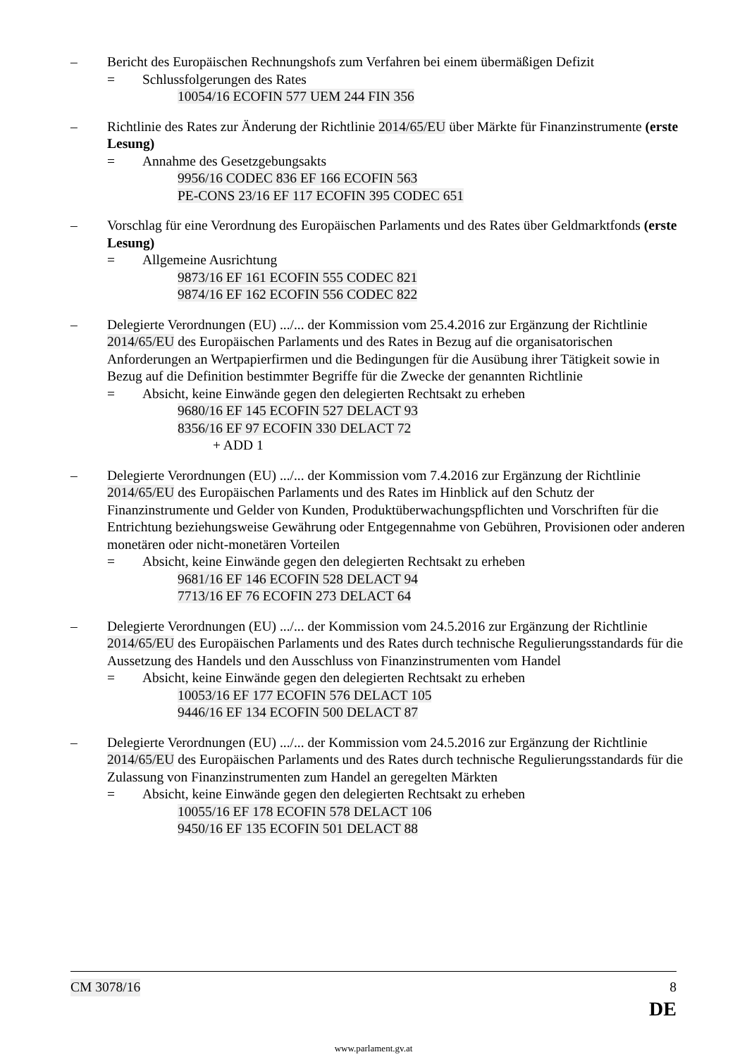– Bericht des Europäischen Rechnungshofs zum Verfahren bei einem übermäßigen Defizit
= Schlussfolgerungen des Rates
10054/16 ECOFIN 577 UEM 244 FIN 356
– Richtlinie des Rates zur Änderung der Richtlinie 2014/65/EU über Märkte für Finanzinstrumente (erste Lesung)
= Annahme des Gesetzgebungsakts
9956/16 CODEC 836 EF 166 ECOFIN 563
PE-CONS 23/16 EF 117 ECOFIN 395 CODEC 651
– Vorschlag für eine Verordnung des Europäischen Parlaments und des Rates über Geldmarktfonds (erste Lesung)
= Allgemeine Ausrichtung
9873/16 EF 161 ECOFIN 555 CODEC 821
9874/16 EF 162 ECOFIN 556 CODEC 822
– Delegierte Verordnungen (EU) .../... der Kommission vom 25.4.2016 zur Ergänzung der Richtlinie 2014/65/EU des Europäischen Parlaments und des Rates in Bezug auf die organisatorischen Anforderungen an Wertpapierfirmen und die Bedingungen für die Ausübung ihrer Tätigkeit sowie in Bezug auf die Definition bestimmter Begriffe für die Zwecke der genannten Richtlinie
= Absicht, keine Einwände gegen den delegierten Rechtsakt zu erheben
9680/16 EF 145 ECOFIN 527 DELACT 93
8356/16 EF 97 ECOFIN 330 DELACT 72
+ ADD 1
– Delegierte Verordnungen (EU) .../... der Kommission vom 7.4.2016 zur Ergänzung der Richtlinie 2014/65/EU des Europäischen Parlaments und des Rates im Hinblick auf den Schutz der Finanzinstrumente und Gelder von Kunden, Produktüberwachungspflichten und Vorschriften für die Entrichtung beziehungsweise Gewährung oder Entgegennahme von Gebühren, Provisionen oder anderen monetären oder nicht-monetären Vorteilen
= Absicht, keine Einwände gegen den delegierten Rechtsakt zu erheben
9681/16 EF 146 ECOFIN 528 DELACT 94
7713/16 EF 76 ECOFIN 273 DELACT 64
– Delegierte Verordnungen (EU) .../... der Kommission vom 24.5.2016 zur Ergänzung der Richtlinie 2014/65/EU des Europäischen Parlaments und des Rates durch technische Regulierungsstandards für die Aussetzung des Handels und den Ausschluss von Finanzinstrumenten vom Handel
= Absicht, keine Einwände gegen den delegierten Rechtsakt zu erheben
10053/16 EF 177 ECOFIN 576 DELACT 105
9446/16 EF 134 ECOFIN 500 DELACT 87
– Delegierte Verordnungen (EU) .../... der Kommission vom 24.5.2016 zur Ergänzung der Richtlinie 2014/65/EU des Europäischen Parlaments und des Rates durch technische Regulierungsstandards für die Zulassung von Finanzinstrumenten zum Handel an geregelten Märkten
= Absicht, keine Einwände gegen den delegierten Rechtsakt zu erheben
10055/16 EF 178 ECOFIN 578 DELACT 106
9450/16 EF 135 ECOFIN 501 DELACT 88
CM 3078/16 8
DE
www.parlament.gv.at